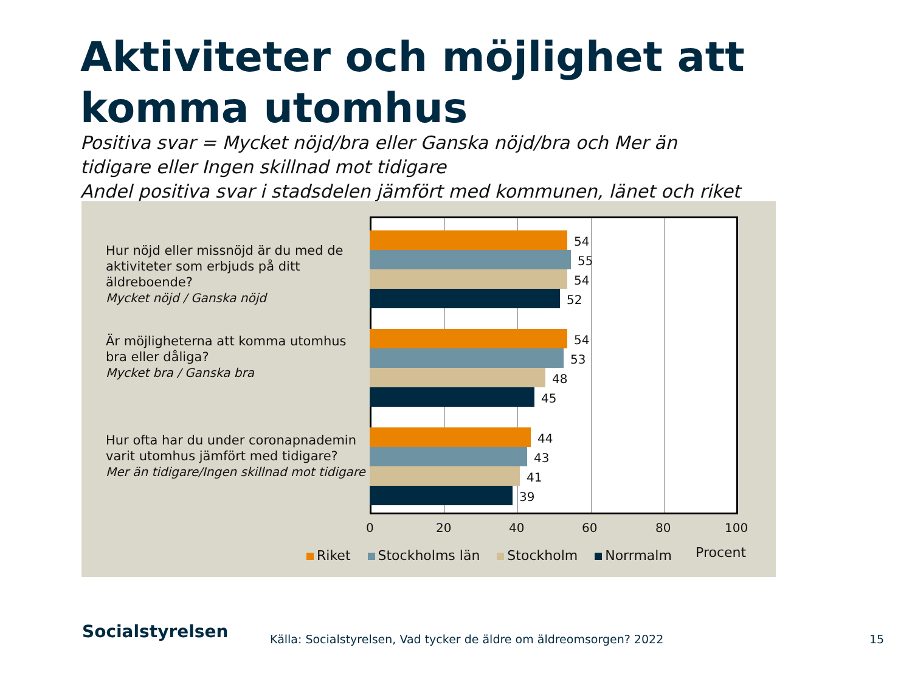Aktiviteter och möjlighet att komma utomhus
Positiva svar = Mycket nöjd/bra eller Ganska nöjd/bra och Mer än
tidigare eller Ingen skillnad mot tidigare
Andel positiva svar i stadsdelen jämfört med kommunen, länet och riket
Hur nöjd eller missnöjd är du med de aktiviteter som erbjuds på ditt äldreboende?
Mycket nöjd / Ganska nöjd
Är möjligheterna att komma utomhus bra eller dåliga?
Mycket bra / Ganska bra
Hur ofta har du under coronapnademin varit utomhus jämfört med tidigare?
Mer än tidigare/Ingen skillnad mot tidigare
54
55
54
52
54
53
48
45
44
43
41
39
0 20 40 60 80 100
Procent
Riket Stockholms län Stockholm Norrmalm
Socialstyrelsen
Källa: Socialstyrelsen, Vad tycker de äldre om äldreomsorgen? 2022
15